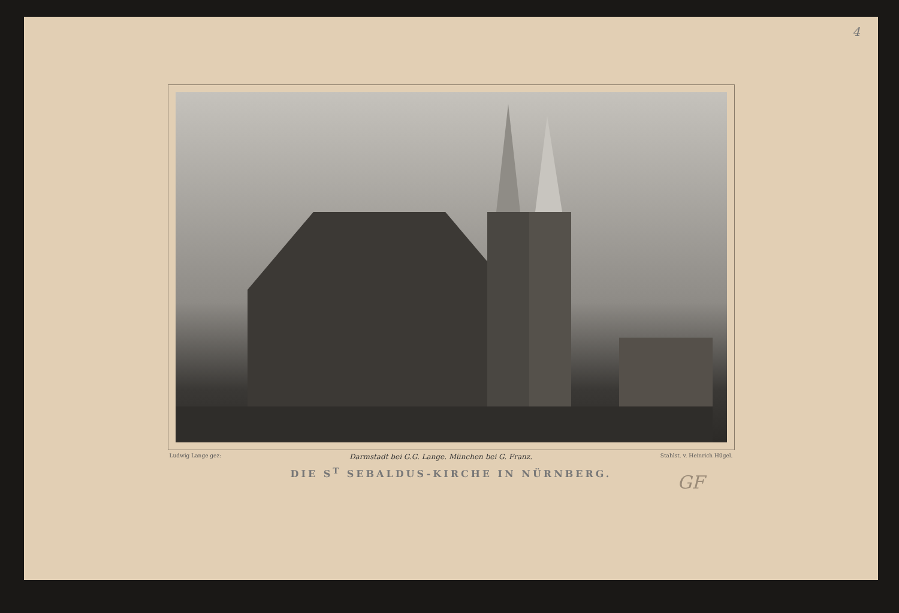4
Ludwig Lange gez: Darmstadt bei G.G. Lange. München bei G. Franz. Stahlst. v. Heinrich Hügel.
DIE S<sup>T</sup> SEBALDUS-KIRCHE IN NÜRNBERG.
GF